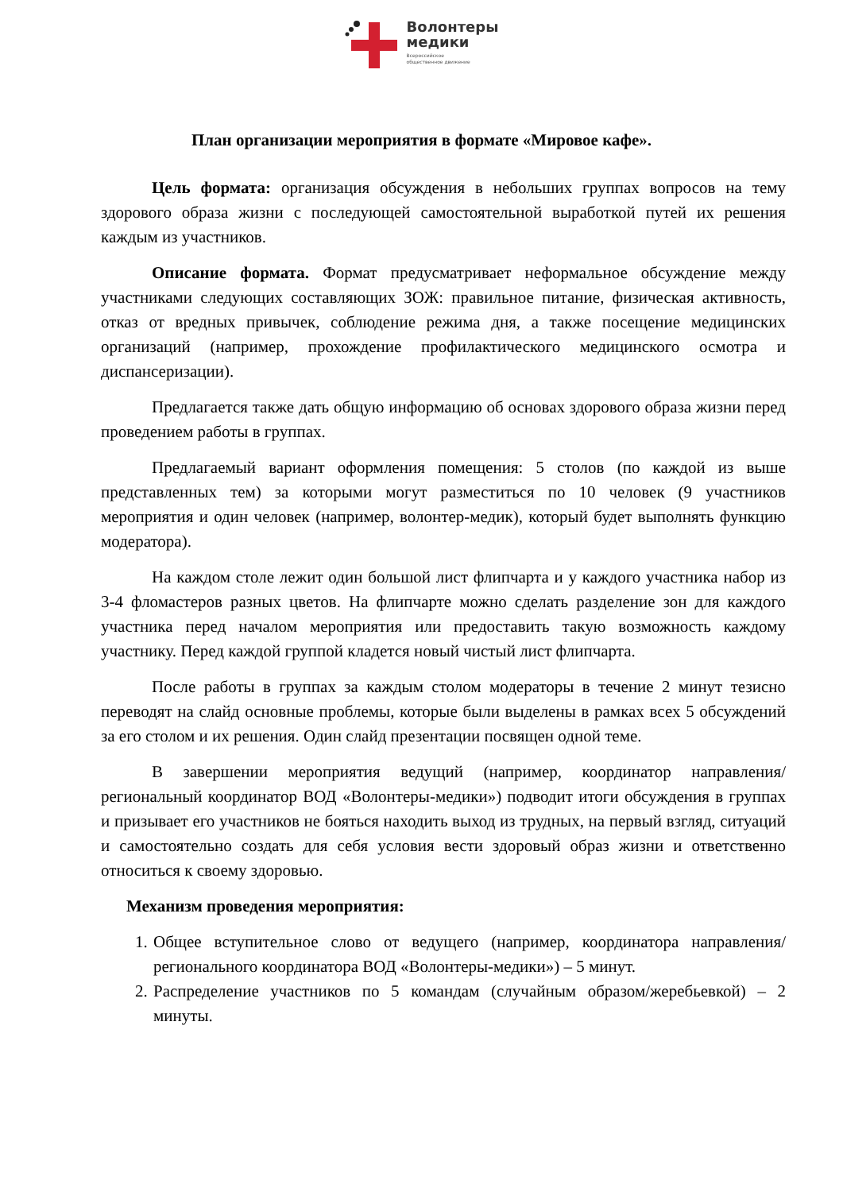Волонтеры
медики
Всероссийское
общественное движение
План организации мероприятия в формате «Мировое кафе».
Цель формата: организация обсуждения в небольших группах вопросов на тему здорового образа жизни с последующей самостоятельной выработкой путей их решения каждым из участников.
Описание формата. Формат предусматривает неформальное обсуждение между участниками следующих составляющих ЗОЖ: правильное питание, физическая активность, отказ от вредных привычек, соблюдение режима дня, а также посещение медицинских организаций (например, прохождение профилактического медицинского осмотра и диспансеризации).
Предлагается также дать общую информацию об основах здорового образа жизни перед проведением работы в группах.
Предлагаемый вариант оформления помещения: 5 столов (по каждой из выше представленных тем) за которыми могут разместиться по 10 человек (9 участников мероприятия и один человек (например, волонтер-медик), который будет выполнять функцию модератора).
На каждом столе лежит один большой лист флипчарта и у каждого участника набор из 3-4 фломастеров разных цветов. На флипчарте можно сделать разделение зон для каждого участника перед началом мероприятия или предоставить такую возможность каждому участнику. Перед каждой группой кладется новый чистый лист флипчарта.
После работы в группах за каждым столом модераторы в течение 2 минут тезисно переводят на слайд основные проблемы, которые были выделены в рамках всех 5 обсуждений за его столом и их решения. Один слайд презентации посвящен одной теме.
В завершении мероприятия ведущий (например, координатор направления/региональный координатор ВОД «Волонтеры-медики») подводит итоги обсуждения в группах и призывает его участников не бояться находить выход из трудных, на первый взгляд, ситуаций и самостоятельно создать для себя условия вести здоровый образ жизни и ответственно относиться к своему здоровью.
Механизм проведения мероприятия:
1. Общее вступительное слово от ведущего (например, координатора направления/регионального координатора ВОД «Волонтеры-медики») – 5 минут.
2. Распределение участников по 5 командам (случайным образом/жеребьевкой) – 2 минуты.